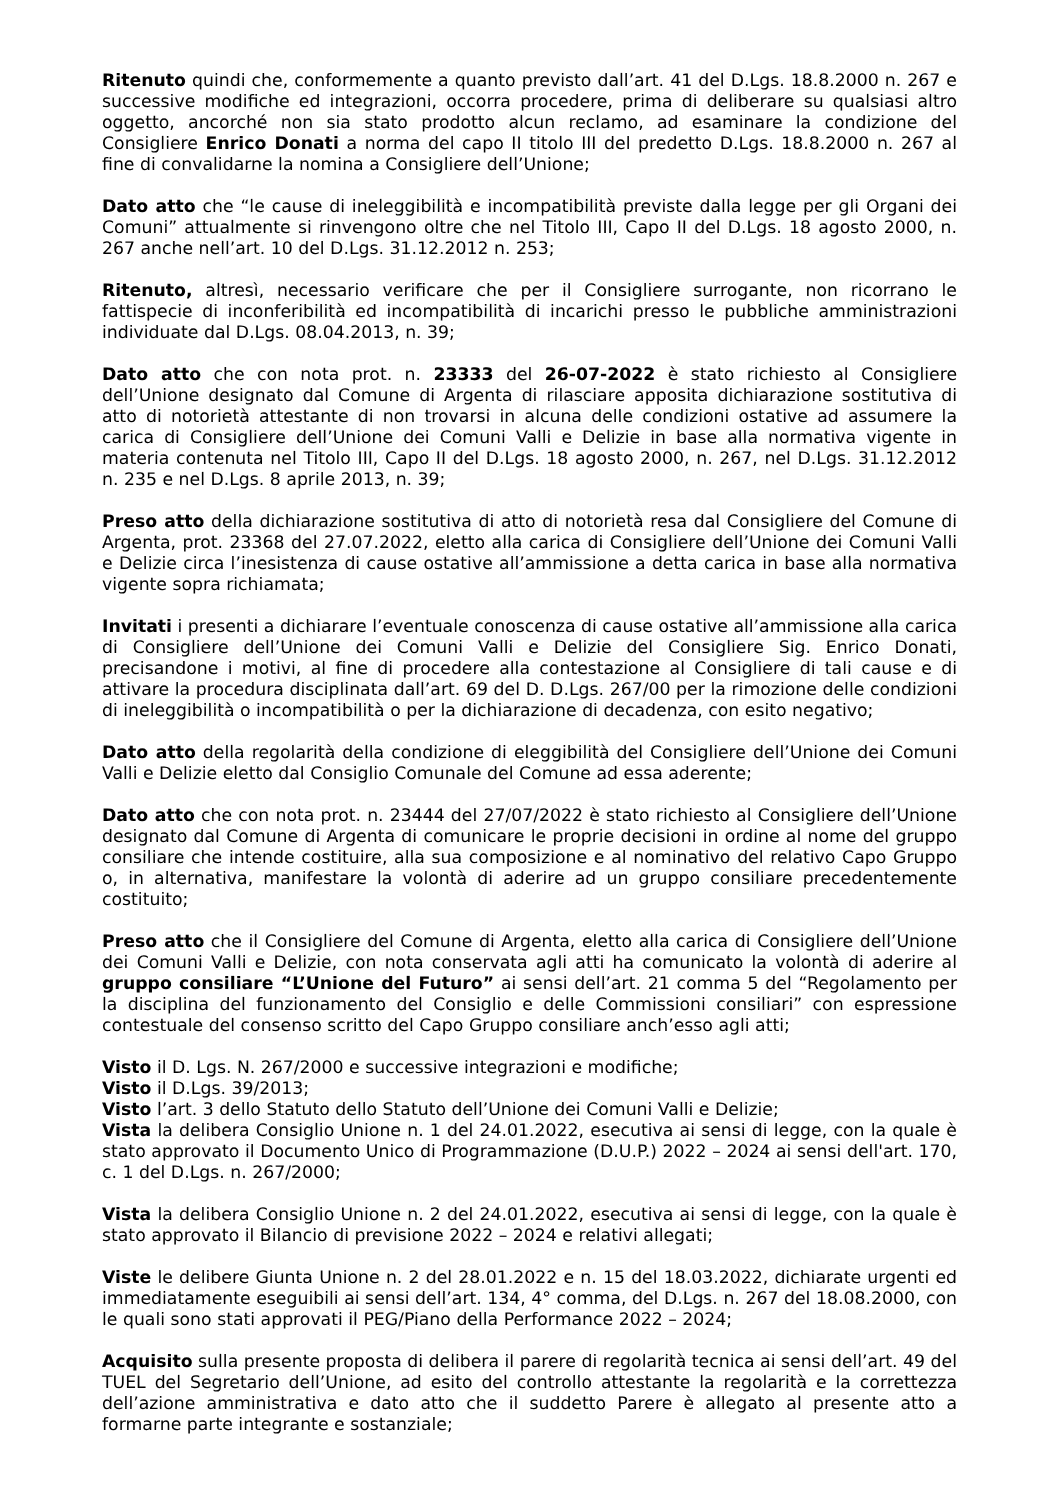Ritenuto quindi che, conformemente a quanto previsto dall’art. 41 del D.Lgs. 18.8.2000 n. 267 e successive modifiche ed integrazioni, occorra procedere, prima di deliberare su qualsiasi altro oggetto, ancorché non sia stato prodotto alcun reclamo, ad esaminare la condizione del Consigliere Enrico Donati a norma del capo II titolo III del predetto D.Lgs. 18.8.2000 n. 267 al fine di convalidarne la nomina a Consigliere dell’Unione;
Dato atto che “le cause di ineleggibilità e incompatibilità previste dalla legge per gli Organi dei Comuni” attualmente si rinvengono oltre che nel Titolo III, Capo II del D.Lgs. 18 agosto 2000, n. 267 anche nell’art. 10 del D.Lgs. 31.12.2012 n. 253;
Ritenuto, altresì, necessario verificare che per il Consigliere surrogante, non ricorrano le fattispecie di inconferibilità ed incompatibilità di incarichi presso le pubbliche amministrazioni individuate dal D.Lgs. 08.04.2013, n. 39;
Dato atto che con nota prot. n. 23333 del 26-07-2022 è stato richiesto al Consigliere dell’Unione designato dal Comune di Argenta di rilasciare apposita dichiarazione sostitutiva di atto di notorietà attestante di non trovarsi in alcuna delle condizioni ostative ad assumere la carica di Consigliere dell’Unione dei Comuni Valli e Delizie in base alla normativa vigente in materia contenuta nel Titolo III, Capo II del D.Lgs. 18 agosto 2000, n. 267, nel D.Lgs. 31.12.2012 n. 235 e nel D.Lgs. 8 aprile 2013, n. 39;
Preso atto della dichiarazione sostitutiva di atto di notorietà resa dal Consigliere del Comune di Argenta, prot. 23368 del 27.07.2022, eletto alla carica di Consigliere dell’Unione dei Comuni Valli e Delizie circa l’inesistenza di cause ostative all’ammissione a detta carica in base alla normativa vigente sopra richiamata;
Invitati i presenti a dichiarare l’eventuale conoscenza di cause ostative all’ammissione alla carica di Consigliere dell’Unione dei Comuni Valli e Delizie del Consigliere Sig. Enrico Donati, precisandone i motivi, al fine di procedere alla contestazione al Consigliere di tali cause e di attivare la procedura disciplinata dall’art. 69 del D. D.Lgs. 267/00 per la rimozione delle condizioni di ineleggibilità o incompatibilità o per la dichiarazione di decadenza, con esito negativo;
Dato atto della regolarità della condizione di eleggibilità del Consigliere dell’Unione dei Comuni Valli e Delizie eletto dal Consiglio Comunale del Comune ad essa aderente;
Dato atto che con nota prot. n. 23444 del 27/07/2022 è stato richiesto al Consigliere dell’Unione designato dal Comune di Argenta di comunicare le proprie decisioni in ordine al nome del gruppo consiliare che intende costituire, alla sua composizione e al nominativo del relativo Capo Gruppo o, in alternativa, manifestare la volontà di aderire ad un gruppo consiliare precedentemente costituito;
Preso atto che il Consigliere del Comune di Argenta, eletto alla carica di Consigliere dell’Unione dei Comuni Valli e Delizie, con nota conservata agli atti ha comunicato la volontà di aderire al gruppo consiliare “L’Unione del Futuro” ai sensi dell’art. 21 comma 5 del “Regolamento per la disciplina del funzionamento del Consiglio e delle Commissioni consiliari” con espressione contestuale del consenso scritto del Capo Gruppo consiliare anch’esso agli atti;
Visto il D. Lgs. N. 267/2000 e successive integrazioni e modifiche;
Visto il D.Lgs. 39/2013;
Visto l’art. 3 dello Statuto dello Statuto dell’Unione dei Comuni Valli e Delizie;
Vista la delibera Consiglio Unione n. 1 del 24.01.2022, esecutiva ai sensi di legge, con la quale è stato approvato il Documento Unico di Programmazione (D.U.P.) 2022 – 2024 ai sensi dell'art. 170, c. 1 del D.Lgs. n. 267/2000;
Vista la delibera Consiglio Unione n. 2 del 24.01.2022, esecutiva ai sensi di legge, con la quale è stato approvato il Bilancio di previsione 2022 – 2024 e relativi allegati;
Viste le delibere Giunta Unione n. 2 del 28.01.2022 e n. 15 del 18.03.2022, dichiarate urgenti ed immediatamente eseguibili ai sensi dell’art. 134, 4° comma, del D.Lgs. n. 267 del 18.08.2000, con le quali sono stati approvati il PEG/Piano della Performance 2022 – 2024;
Acquisito sulla presente proposta di delibera il parere di regolarità tecnica ai sensi dell’art. 49 del TUEL del Segretario dell’Unione, ad esito del controllo attestante la regolarità e la correttezza dell’azione amministrativa e dato atto che il suddetto Parere è allegato al presente atto a formarne parte integrante e sostanziale;